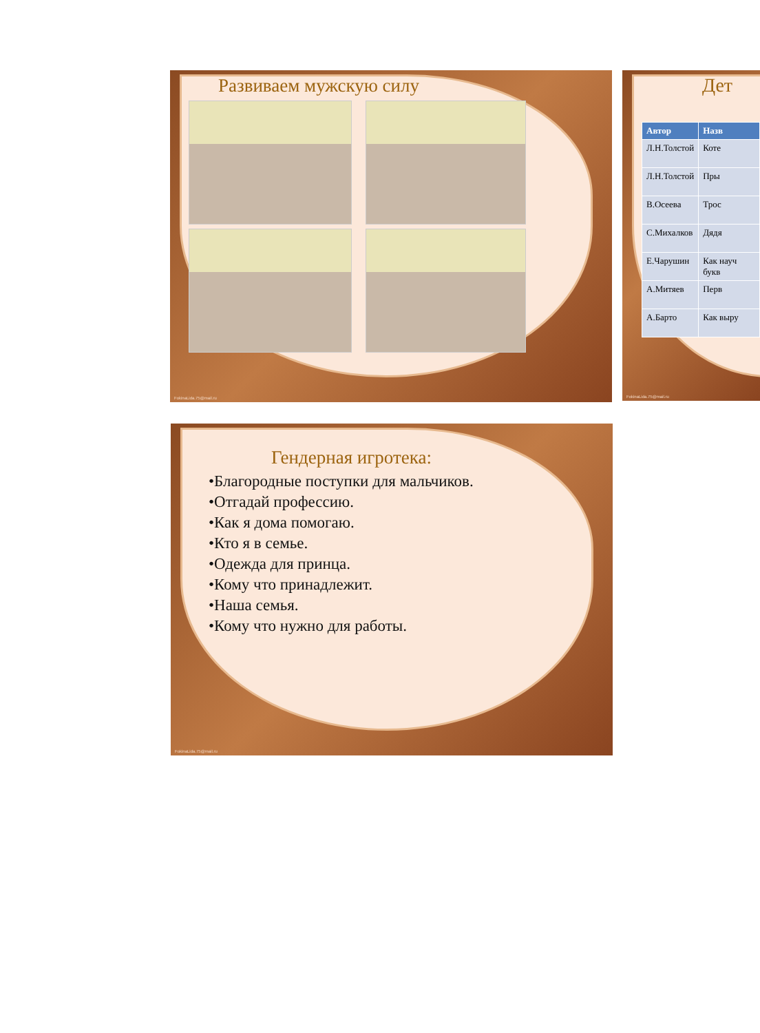Развиваем мужскую силу
FokinaLida.75@mail.ru
Дет
| Автор | Назв |
| --- | --- |
| Л.Н.Толстой | Коте |
| Л.Н.Толстой | Пры |
| В.Осеева | Трос |
| С.Михалков | Дядя |
| Е.Чарушин | Как науч букв |
| А.Митяев | Перв |
| А.Барто | Как выру |
FokinaLida.75@mail.ru
Гендерная игротека:
•Благородные поступки для мальчиков.
•Отгадай профессию.
•Как я дома помогаю.
•Кто я в семье.
•Одежда для принца.
•Кому что принадлежит.
•Наша семья.
•Кому что нужно для работы.
FokinaLida.75@mail.ru